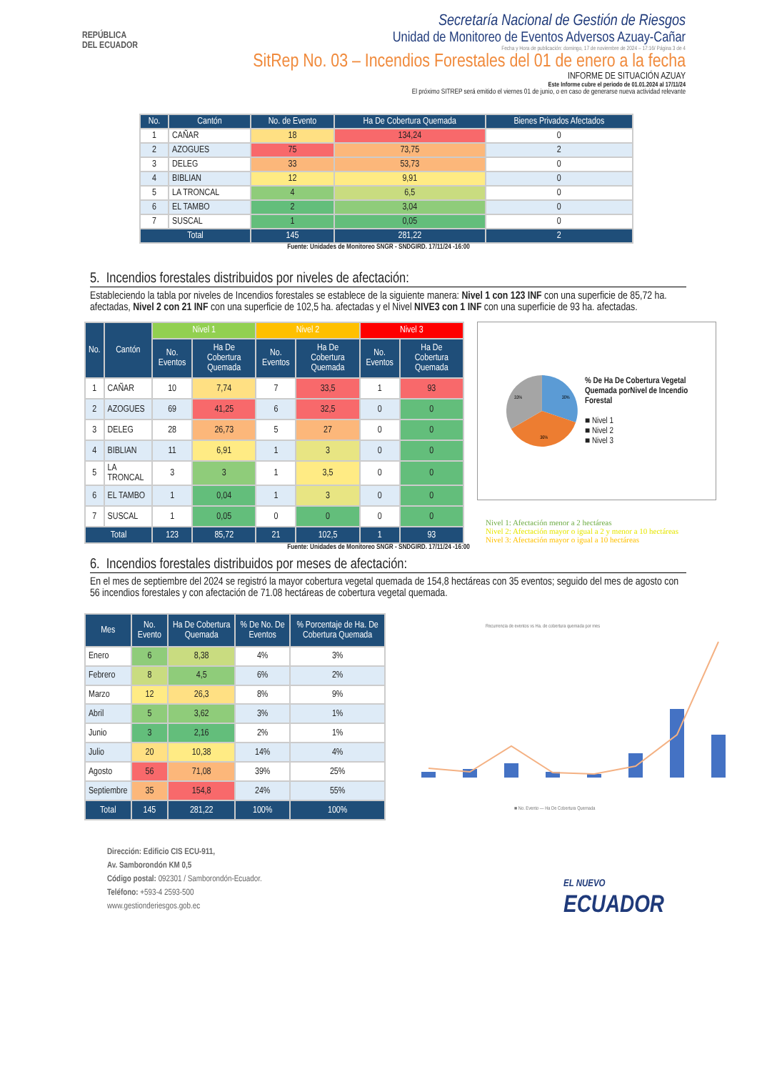REPÚBLICA
DEL ECUADOR
Secretaría Nacional de Gestión de Riesgos
Unidad de Monitoreo de Eventos Adversos Azuay-Cañar
Fecha y Hora de publicación: domingo, 17 de noviembre de 2024 – 17:16/ Página 3 de 4
SitRep No. 03 – Incendios Forestales del 01 de enero a la fecha
INFORME DE SITUACIÓN AZUAY
Este Informe cubre el periodo de 01.01.2024 al 17/11/24
El próximo SITREP será emitido el viernes 01 de junio, o en caso de generarse nueva actividad relevante
| No. | Cantón | No. de Evento | Ha De Cobertura Quemada | Bienes Privados Afectados |
| --- | --- | --- | --- | --- |
| 1 | CAÑAR | 18 | 134,24 | 0 |
| 2 | AZOGUES | 75 | 73,75 | 2 |
| 3 | DELEG | 33 | 53,73 | 0 |
| 4 | BIBLIAN | 12 | 9,91 | 0 |
| 5 | LA TRONCAL | 4 | 6,5 | 0 |
| 6 | EL TAMBO | 2 | 3,04 | 0 |
| 7 | SUSCAL | 1 | 0,05 | 0 |
| Total | | 145 | 281,22 | 2 |
Fuente: Unidades de Monitoreo SNGR - SNDGIRD. 17/11/24 -16:00
5. Incendios forestales distribuidos por niveles de afectación:
Estableciendo la tabla por niveles de Incendios forestales se establece de la siguiente manera: Nivel 1 con 123 INF con una superficie de 85,72 ha. afectadas, Nivel 2 con 21 INF con una superficie de 102,5 ha. afectadas y el Nivel NIVE3 con 1 INF con una superficie de 93 ha. afectadas.
| No. | Cantón | Nivel 1 | | Nivel 2 | | Nivel 3 | |
| --- | --- | --- | --- | --- | --- | --- | --- |
| | | No. Eventos | Ha De Cobertura Quemada | No. Eventos | Ha De Cobertura Quemada | No. Eventos | Ha De Cobertura Quemada |
| 1 | CAÑAR | 10 | 7,74 | 7 | 33,5 | 1 | 93 |
| 2 | AZOGUES | 69 | 41,25 | 6 | 32,5 | 0 | 0 |
| 3 | DELEG | 28 | 26,73 | 5 | 27 | 0 | 0 |
| 4 | BIBLIAN | 11 | 6,91 | 1 | 3 | 0 | 0 |
| 5 | LA TRONCAL | 3 | 3 | 1 | 3,5 | 0 | 0 |
| 6 | EL TAMBO | 1 | 0,04 | 1 | 3 | 0 | 0 |
| 7 | SUSCAL | 1 | 0,05 | 0 | 0 | 0 | 0 |
| Total | | 123 | 85,72 | 21 | 102,5 | 1 | 93 |
30%
36%
33%
% De Ha De Cobertura Vegetal Quemada porNivel de Incendio Forestal
■ Nivel 1
■ Nivel 2
■ Nivel 3
Nivel 1: Afectación menor a 2 hectáreas
Nivel 2: Afectación mayor o igual a 2 y menor a 10 hectáreas
Nivel 3: Afectación mayor o igual a 10 hectáreas
Fuente: Unidades de Monitoreo SNGR - SNDGIRD. 17/11/24 -16:00
6. Incendios forestales distribuidos por meses de afectación:
En el mes de septiembre del 2024 se registró la mayor cobertura vegetal quemada de 154,8 hectáreas con 35 eventos; seguido del mes de agosto con 56 incendios forestales y con afectación de 71.08 hectáreas de cobertura vegetal quemada.
| Mes | No. Evento | Ha De Cobertura Quemada | % De No. De Eventos | % Porcentaje de Ha. De Cobertura Quemada |
| --- | --- | --- | --- | --- |
| Enero | 6 | 8,38 | 4% | 3% |
| Febrero | 8 | 4,5 | 6% | 2% |
| Marzo | 12 | 26,3 | 8% | 9% |
| Abril | 5 | 3,62 | 3% | 1% |
| Junio | 3 | 2,16 | 2% | 1% |
| Julio | 20 | 10,38 | 14% | 4% |
| Agosto | 56 | 71,08 | 39% | 25% |
| Septiembre | 35 | 154,8 | 24% | 55% |
| Total | 145 | 281,22 | 100% | 100% |
Recurrencia de eventos vs Ha. de cobertura quemada por mes
■ No. Evento — Ha De Cobertura Quemada
Dirección: Edificio CIS ECU-911,
Av. Samborondón KM 0,5
Código postal: 092301 / Samborondón-Ecuador.
Teléfono: +593-4 2593-500
www.gestionderiesgos.gob.ec
EL NUEVO
ECUADOR